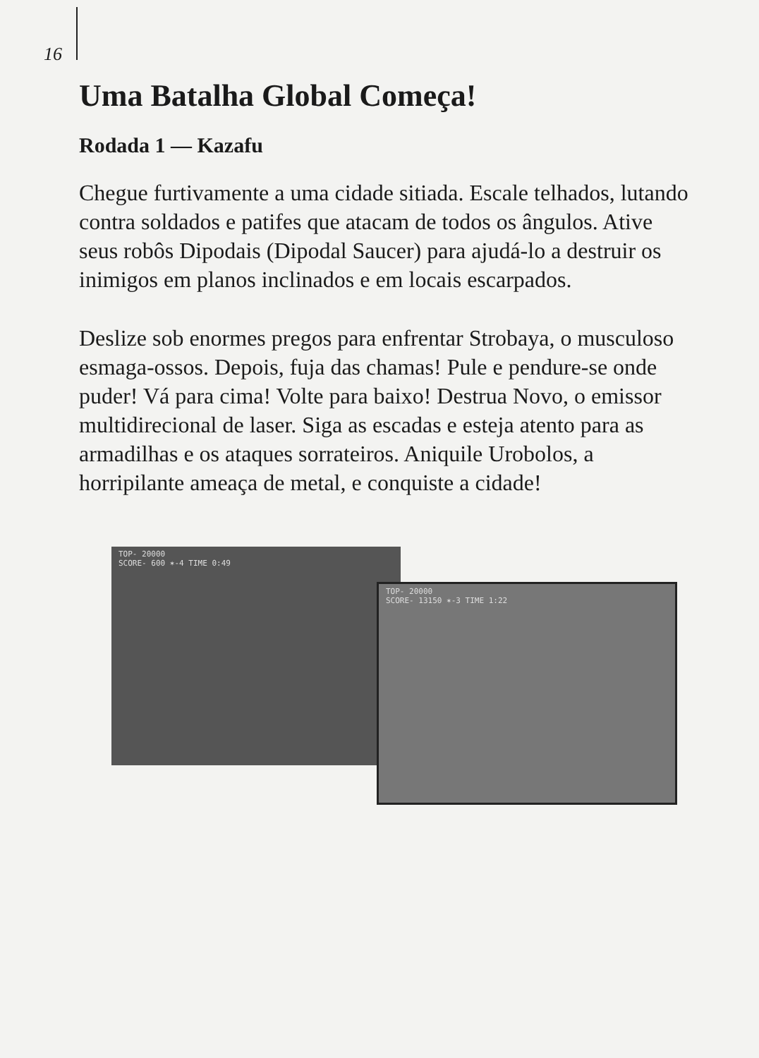16
Uma Batalha Global Começa!
Rodada 1 — Kazafu
Chegue furtivamente a uma cidade sitiada. Escale telhados, lutando contra soldados e patifes que atacam de todos os ângulos. Ative seus robôs Dipodais (Dipodal Saucer) para ajudá-lo a destruir os inimigos em planos inclinados e em locais escarpados.
Deslize sob enormes pregos para enfrentar Strobaya, o musculoso esmaga-ossos. Depois, fuja das chamas! Pule e pendure-se onde puder! Vá para cima! Volte para baixo! Destrua Novo, o emissor multidirecional de laser. Siga as escadas e esteja atento para as armadilhas e os ataques sorrateiros. Aniquile Urobolos, a horripilante ameaça de metal, e conquiste a cidade!
TOP- 20000
SCORE- 600 ✶-4 TIME 0:49
TOP- 20000
SCORE- 13150 ✶-3 TIME 1:22